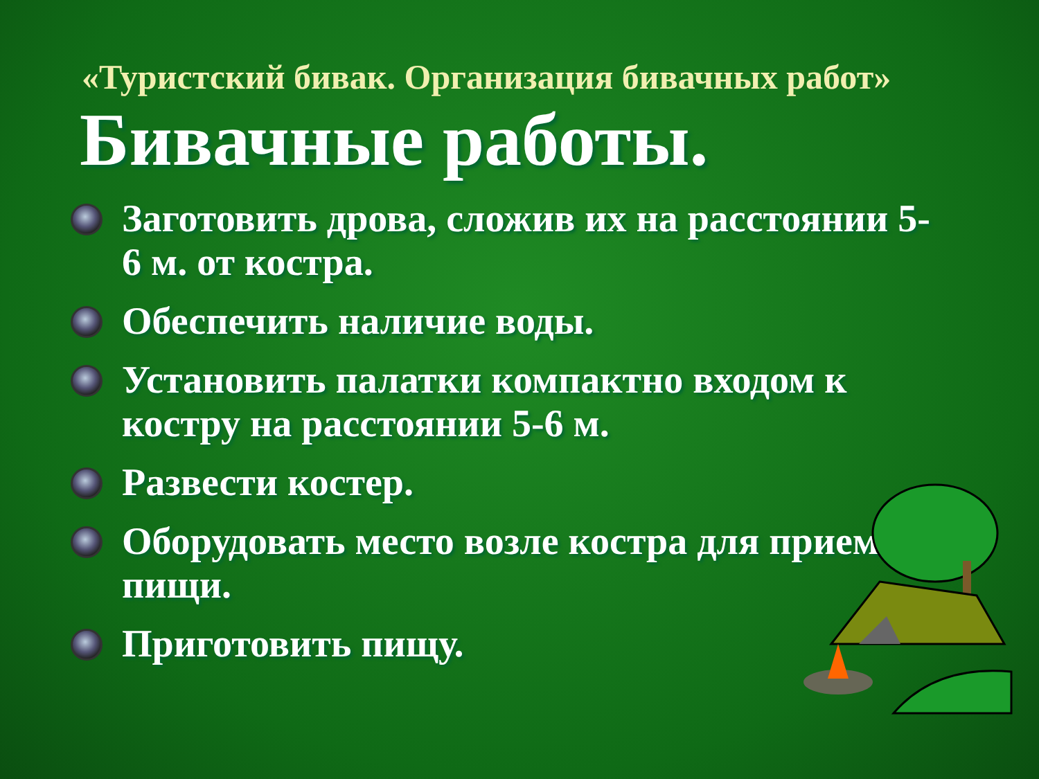«Туристский бивак. Организация бивачных работ»
Бивачные работы.
Заготовить дрова, сложив их на расстоянии 5-6 м. от костра.
Обеспечить наличие воды.
Установить палатки компактно входом к костру на расстоянии 5-6 м.
Развести костер.
Оборудовать место возле костра для приема пищи.
Приготовить пищу.